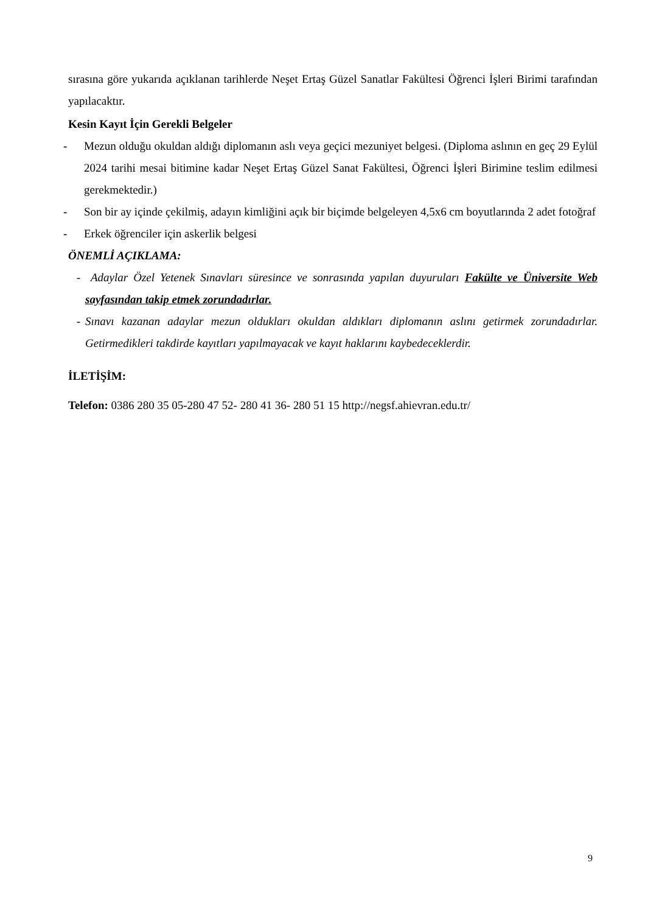sırasına göre yukarıda açıklanan tarihlerde Neşet Ertaş Güzel Sanatlar Fakültesi Öğrenci İşleri Birimi tarafından yapılacaktır.
Kesin Kayıt İçin Gerekli Belgeler
- Mezun olduğu okuldan aldığı diplomanın aslı veya geçici mezuniyet belgesi. (Diploma aslının en geç 29 Eylül 2024 tarihi mesai bitimine kadar Neşet Ertaş Güzel Sanat Fakültesi, Öğrenci İşleri Birimine teslim edilmesi gerekmektedir.)
- Son bir ay içinde çekilmiş, adayın kimliğini açık bir biçimde belgeleyen 4,5x6 cm boyutlarında 2 adet fotoğraf
- Erkek öğrenciler için askerlik belgesi
ÖNEMLİ AÇIKLAMA:
- Adaylar Özel Yetenek Sınavları süresince ve sonrasında yapılan duyuruları Fakülte ve Üniversite Web sayfasından takip etmek zorundadırlar.
- Sınavı kazanan adaylar mezun oldukları okuldan aldıkları diplomanın aslını getirmek zorundadırlar. Getirmedikleri takdirde kayıtları yapılmayacak ve kayıt haklarını kaybedeceklerdir.
İLETİŞİM:
Telefon: 0386 280 35 05-280 47 52- 280 41 36- 280 51 15 http://negsf.ahievran.edu.tr/
9